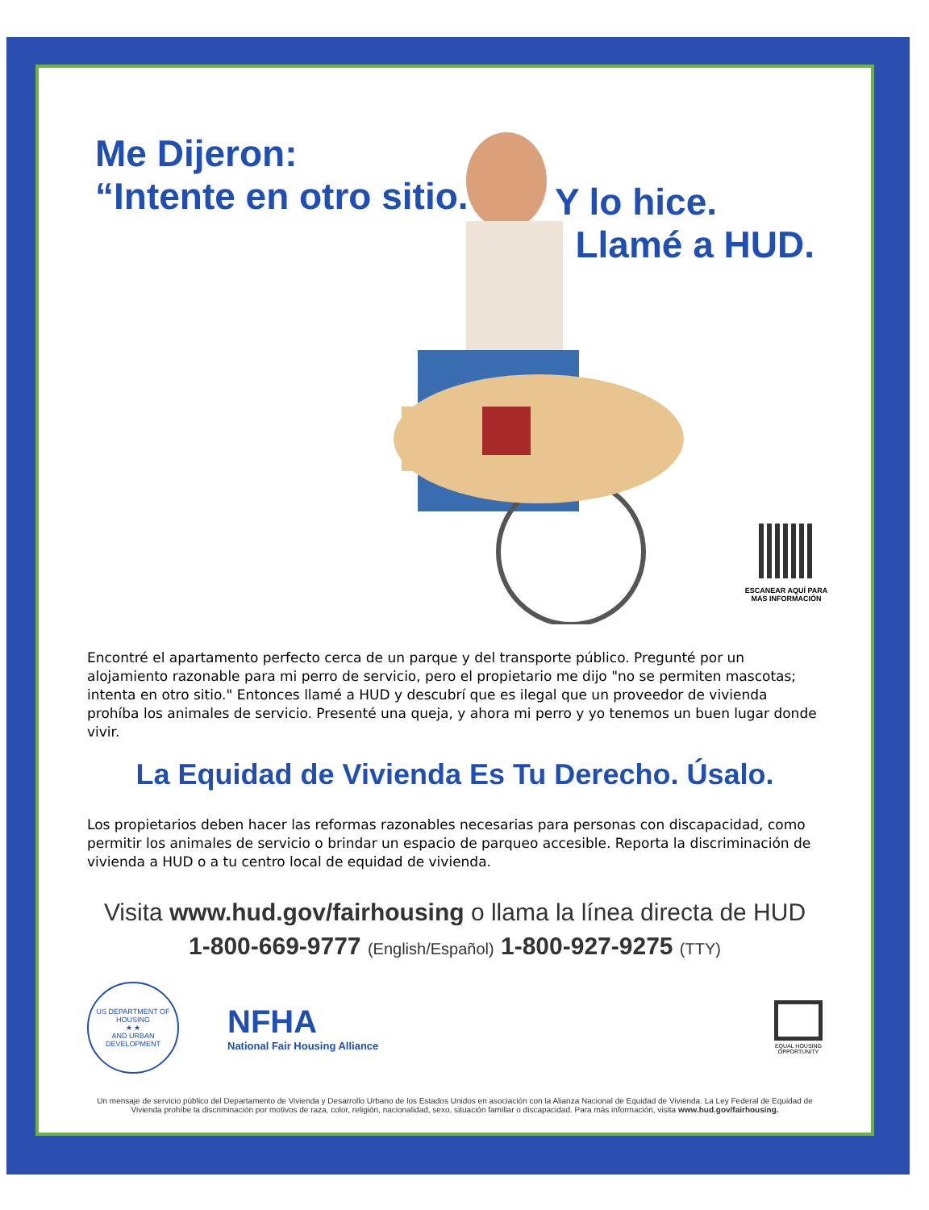Me Dijeron:
“Intente en otro sitio.”
Y lo hice.
Llamé a HUD.
ESCANEAR AQUÍ PARA
MAS INFORMACIÓN
Encontré el apartamento perfecto cerca de un parque y del transporte público. Pregunté por un alojamiento razonable para mi perro de servicio, pero el propietario me dijo "no se permiten mascotas; intenta en otro sitio." Entonces llamé a HUD y descubrí que es ilegal que un proveedor de vivienda prohíba los animales de servicio. Presenté una queja, y ahora mi perro y yo tenemos un buen lugar donde vivir.
La Equidad de Vivienda Es Tu Derecho. Úsalo.
Los propietarios deben hacer las reformas razonables necesarias para personas con discapacidad, como permitir los animales de servicio o brindar un espacio de parqueo accesible. Reporta la discriminación de vivienda a HUD o a tu centro local de equidad de vivienda.
Visita www.hud.gov/fairhousing o llama la línea directa de HUD
1-800-669-9777 (English/Español) 1-800-927-9275 (TTY)
US DEPARTMENT OF HOUSING
★ ★
AND URBAN DEVELOPMENT
NFHA
National Fair Housing Alliance
EQUAL HOUSING
OPPORTUNITY
Un mensaje de servicio público del Departamento de Vivienda y Desarrollo Urbano de los Estados Unidos en asociación con la Alianza Nacional de Equidad de Vivienda. La Ley Federal de Equidad de Vivienda prohíbe la discriminación por motivos de raza, color, religión, nacionalidad, sexo, situación familiar o discapacidad. Para más información, visita www.hud.gov/fairhousing.